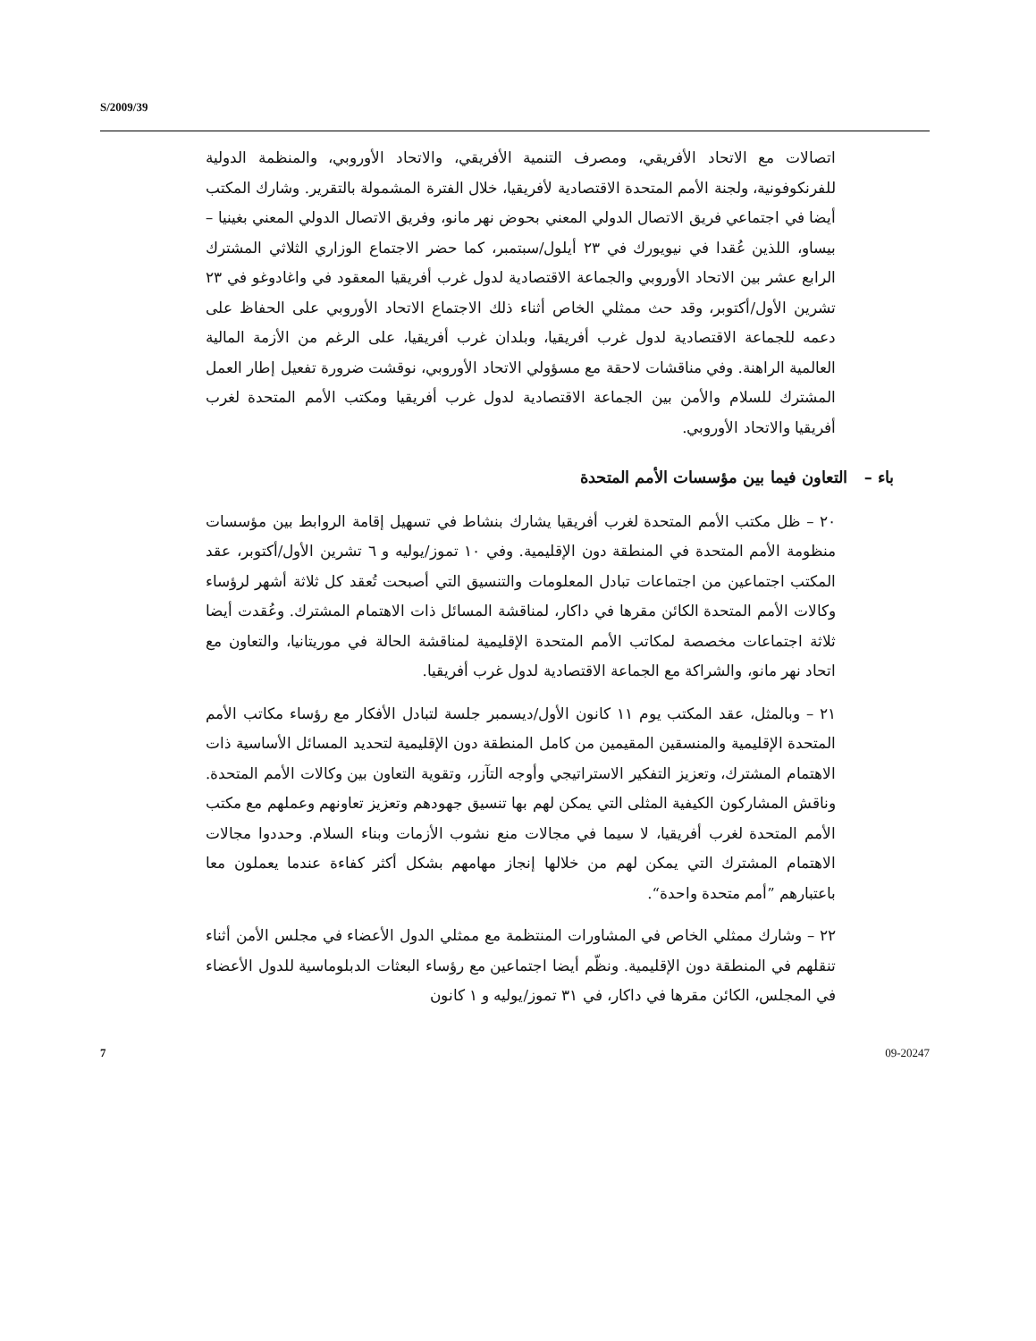S/2009/39
اتصالات مع الاتحاد الأفريقي، ومصرف التنمية الأفريقي، والاتحاد الأوروبي، والمنظمة الدولية للفرنكوفونية، ولجنة الأمم المتحدة الاقتصادية لأفريقيا، خلال الفترة المشمولة بالتقرير. وشارك المكتب أيضا في اجتماعي فريق الاتصال الدولي المعني بحوض نهر مانو، وفريق الاتصال الدولي المعني بغينيا – بيساو، اللذين عُقدا في نيويورك في ٢٣ أيلول/سبتمبر، كما حضر الاجتماع الوزاري الثلاثي المشترك الرابع عشر بين الاتحاد الأوروبي والجماعة الاقتصادية لدول غرب أفريقيا المعقود في واغادوغو في ٢٣ تشرين الأول/أكتوبر، وقد حث ممثلي الخاص أثناء ذلك الاجتماع الاتحاد الأوروبي على الحفاظ على دعمه للجماعة الاقتصادية لدول غرب أفريقيا، وبلدان غرب أفريقيا، على الرغم من الأزمة المالية العالمية الراهنة. وفي مناقشات لاحقة مع مسؤولي الاتحاد الأوروبي، نوقشت ضرورة تفعيل إطار العمل المشترك للسلام والأمن بين الجماعة الاقتصادية لدول غرب أفريقيا ومكتب الأمم المتحدة لغرب أفريقيا والاتحاد الأوروبي.
باء – التعاون فيما بين مؤسسات الأمم المتحدة
٢٠ – ظل مكتب الأمم المتحدة لغرب أفريقيا يشارك بنشاط في تسهيل إقامة الروابط بين مؤسسات منظومة الأمم المتحدة في المنطقة دون الإقليمية. وفي ١٠ تموز/يوليه و ٦ تشرين الأول/أكتوبر، عقد المكتب اجتماعين من اجتماعات تبادل المعلومات والتنسيق التي أصبحت تُعقد كل ثلاثة أشهر لرؤساء وكالات الأمم المتحدة الكائن مقرها في داكار، لمناقشة المسائل ذات الاهتمام المشترك. وعُقدت أيضا ثلاثة اجتماعات مخصصة لمكاتب الأمم المتحدة الإقليمية لمناقشة الحالة في موريتانيا، والتعاون مع اتحاد نهر مانو، والشراكة مع الجماعة الاقتصادية لدول غرب أفريقيا.
٢١ – وبالمثل، عقد المكتب يوم ١١ كانون الأول/ديسمبر جلسة لتبادل الأفكار مع رؤساء مكاتب الأمم المتحدة الإقليمية والمنسقين المقيمين من كامل المنطقة دون الإقليمية لتحديد المسائل الأساسية ذات الاهتمام المشترك، وتعزيز التفكير الاستراتيجي وأوجه التآزر، وتقوية التعاون بين وكالات الأمم المتحدة. وناقش المشاركون الكيفية المثلى التي يمكن لهم بها تنسيق جهودهم وتعزيز تعاونهم وعملهم مع مكتب الأمم المتحدة لغرب أفريقيا، لا سيما في مجالات منع نشوب الأزمات وبناء السلام. وحددوا مجالات الاهتمام المشترك التي يمكن لهم من خلالها إنجاز مهامهم بشكل أكثر كفاءة عندما يعملون معا باعتبارهم ”أمم متحدة واحدة“.
٢٢ – وشارك ممثلي الخاص في المشاورات المنتظمة مع ممثلي الدول الأعضاء في مجلس الأمن أثناء تنقلهم في المنطقة دون الإقليمية. ونظّم أيضا اجتماعين مع رؤساء البعثات الدبلوماسية للدول الأعضاء في المجلس، الكائن مقرها في داكار، في ٣١ تموز/يوليه و ١ كانون
7 09-20247